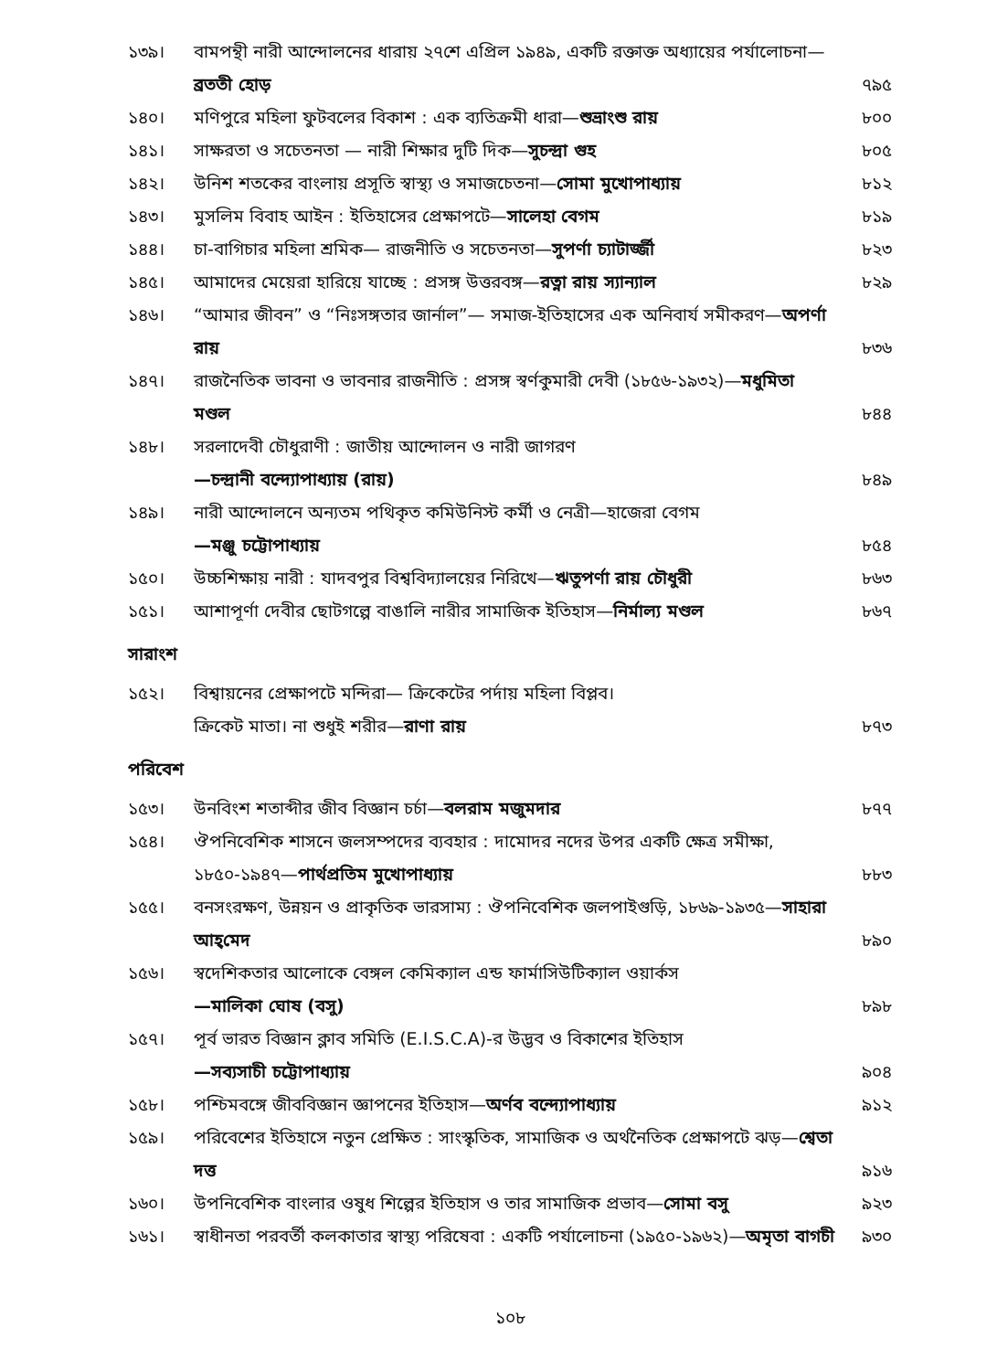১৩৯। বামপন্থী নারী আন্দোলনের ধারায় ২৭শে এপ্রিল ১৯৪৯, একটি রক্তাক্ত অধ্যায়ের পর্যালোচনা—ব্রততী হোড় ৭৯৫
১৪০। মণিপুরে মহিলা ফুটবলের বিকাশ : এক ব্যতিক্রমী ধারা—শুভ্রাংশু রায় ৮০০
১৪১। সাক্ষরতা ও সচেতনতা — নারী শিক্ষার দুটি দিক—সুচন্দ্রা গুহ ৮০৫
১৪২। উনিশ শতকের বাংলায় প্রসূতি স্বাস্থ্য ও সমাজচেতনা—সোমা মুখোপাধ্যায় ৮১২
১৪৩। মুসলিম বিবাহ আইন : ইতিহাসের প্রেক্ষাপটে—সালেহা বেগম ৮১৯
১৪৪। চা-বাগিচার মহিলা শ্রমিক— রাজনীতি ও সচেতনতা—সুপর্ণা চ্যাটার্জ্জী ৮২৩
১৪৫। আমাদের মেয়েরা হারিয়ে যাচ্ছে : প্রসঙ্গ উত্তরবঙ্গ—রত্না রায় স্যান্যাল ৮২৯
১৪৬। “আমার জীবন” ও “নিঃসঙ্গতার জার্নাল”— সমাজ-ইতিহাসের এক অনিবার্য সমীকরণ—অপর্ণা রায় ৮৩৬
১৪৭। রাজনৈতিক ভাবনা ও ভাবনার রাজনীতি : প্রসঙ্গ স্বর্ণকুমারী দেবী (১৮৫৬-১৯৩২)—মধুমিতা মণ্ডল ৮৪৪
১৪৮। সরলাদেবী চৌধুরাণী : জাতীয় আন্দোলন ও নারী জাগরণ
—চন্দ্রানী বন্দ্যোপাধ্যায় (রায়) ৮৪৯
১৪৯। নারী আন্দোলনে অন্যতম পথিকৃত কমিউনিস্ট কর্মী ও নেত্রী—হাজেরা বেগম
—মঞ্জু চট্টোপাধ্যায় ৮৫৪
১৫০। উচ্চশিক্ষায় নারী : যাদবপুর বিশ্ববিদ্যালয়ের নিরিখে—ঋতুপর্ণা রায় চৌধুরী ৮৬৩
১৫১। আশাপূর্ণা দেবীর ছোটগল্পে বাঙালি নারীর সামাজিক ইতিহাস—নির্মাল্য মণ্ডল ৮৬৭
সারাংশ
১৫২। বিশ্বায়নের প্রেক্ষাপটে মন্দিরা— ক্রিকেটের পর্দায় মহিলা বিপ্লব।
ক্রিকেট মাতা। না শুধুই শরীর—রাণা রায় ৮৭৩
পরিবেশ
১৫৩। উনবিংশ শতাব্দীর জীব বিজ্ঞান চর্চা—বলরাম মজুমদার ৮৭৭
১৫৪। ঔপনিবেশিক শাসনে জলসম্পদের ব্যবহার : দামোদর নদের উপর একটি ক্ষেত্র সমীক্ষা, ১৮৫০-১৯৪৭—পার্থপ্রতিম মুখোপাধ্যায় ৮৮৩
১৫৫। বনসংরক্ষণ, উন্নয়ন ও প্রাকৃতিক ভারসাম্য : ঔপনিবেশিক জলপাইগুড়ি, ১৮৬৯-১৯৩৫—সাহারা আহ্‌মেদ ৮৯০
১৫৬। স্বদেশিকতার আলোকে বেঙ্গল কেমিক্যাল এন্ড ফার্মাসিউটিক্যাল ওয়ার্কস
—মালিকা ঘোষ (বসু) ৮৯৮
১৫৭। পূর্ব ভারত বিজ্ঞান ক্লাব সমিতি (E.I.S.C.A)-র উদ্ভব ও বিকাশের ইতিহাস
—সব্যসাচী চট্টোপাধ্যায় ৯০৪
১৫৮। পশ্চিমবঙ্গে জীববিজ্ঞান জ্ঞাপনের ইতিহাস—অর্ণব বন্দ্যোপাধ্যায় ৯১২
১৫৯। পরিবেশের ইতিহাসে নতুন প্রেক্ষিত : সাংস্কৃতিক, সামাজিক ও অর্থনৈতিক প্রেক্ষাপটে ঝড়—শ্বেতা দত্ত ৯১৬
১৬০। উপনিবেশিক বাংলার ওষুধ শিল্পের ইতিহাস ও তার সামাজিক প্রভাব—সোমা বসু ৯২৩
১৬১। স্বাধীনতা পরবর্তী কলকাতার স্বাস্থ্য পরিষেবা : একটি পর্যালোচনা (১৯৫০-১৯৬২)—অমৃতা বাগচী ৯৩০
১০৮